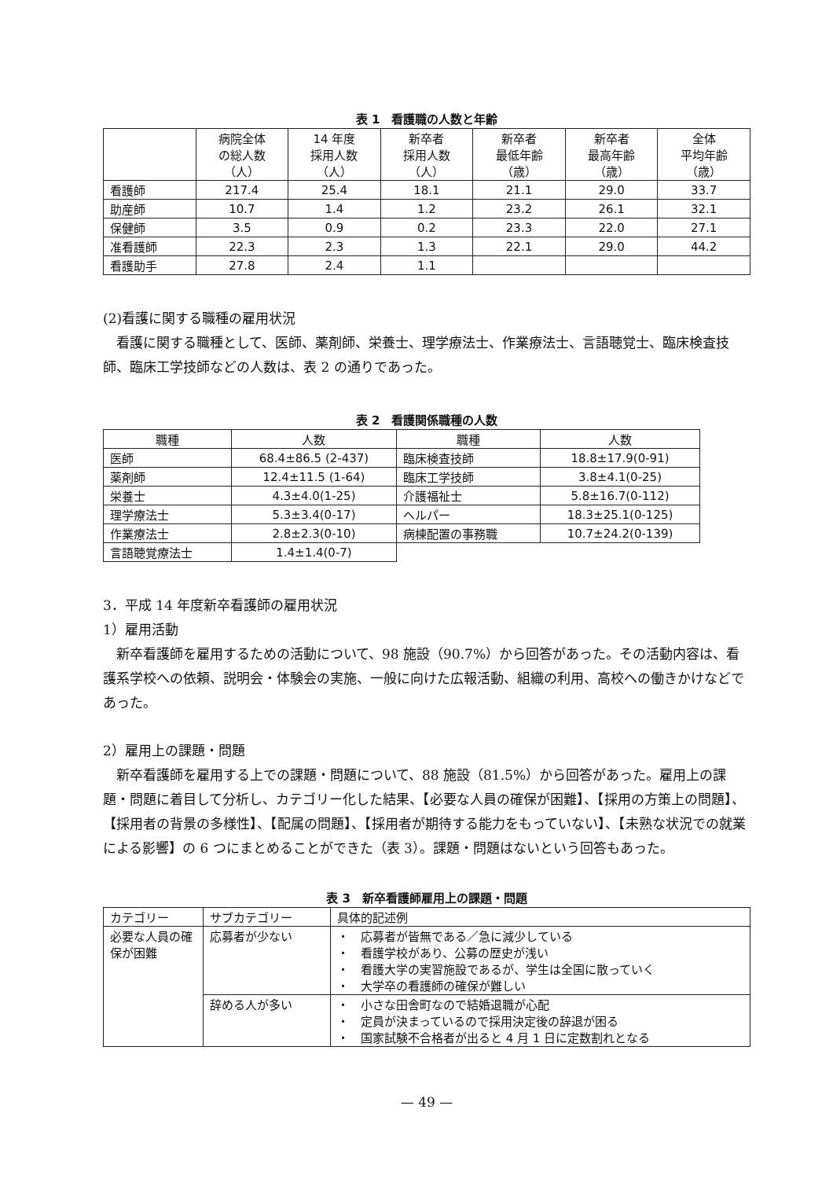表 1　看護職の人数と年齢
| | 病院全体 の総人数 （人） | 14 年度 採用人数 （人） | 新卒者 採用人数 （人） | 新卒者 最低年齢 （歳） | 新卒者 最高年齢 （歳） | 全体 平均年齢 （歳） |
| --- | --- | --- | --- | --- | --- | --- |
| 看護師 | 217.4 | 25.4 | 18.1 | 21.1 | 29.0 | 33.7 |
| 助産師 | 10.7 | 1.4 | 1.2 | 23.2 | 26.1 | 32.1 |
| 保健師 | 3.5 | 0.9 | 0.2 | 23.3 | 22.0 | 27.1 |
| 准看護師 | 22.3 | 2.3 | 1.3 | 22.1 | 29.0 | 44.2 |
| 看護助手 | 27.8 | 2.4 | 1.1 | | | |
(2)看護に関する職種の雇用状況
看護に関する職種として、医師、薬剤師、栄養士、理学療法士、作業療法士、言語聴覚士、臨床検査技師、臨床工学技師などの人数は、表 2 の通りであった。
表 2　看護関係職種の人数
| 職種 | 人数 | 職種 | 人数 |
| 医師 | 68.4±86.5 (2-437) | 臨床検査技師 | 18.8±17.9(0-91) |
| 薬剤師 | 12.4±11.5 (1-64) | 臨床工学技師 | 3.8±4.1(0-25) |
| 栄養士 | 4.3±4.0(1-25) | 介護福祉士 | 5.8±16.7(0-112) |
| 理学療法士 | 5.3±3.4(0-17) | ヘルパー | 18.3±25.1(0-125) |
| 作業療法士 | 2.8±2.3(0-10) | 病棟配置の事務職 | 10.7±24.2(0-139) |
| 言語聴覚療法士 | 1.4±1.4(0-7) | | |
3．平成 14 年度新卒看護師の雇用状況
1）雇用活動
新卒看護師を雇用するための活動について、98 施設（90.7%）から回答があった。その活動内容は、看護系学校への依頼、説明会・体験会の実施、一般に向けた広報活動、組織の利用、高校への働きかけなどであった。
2）雇用上の課題・問題
新卒看護師を雇用する上での課題・問題について、88 施設（81.5%）から回答があった。雇用上の課題・問題に着目して分析し、カテゴリー化した結果、【必要な人員の確保が困難】、【採用の方策上の問題】、【採用者の背景の多様性】、【配属の問題】、【採用者が期待する能力をもっていない】、【未熟な状況での就業による影響】の 6 つにまとめることができた（表 3）。課題・問題はないという回答もあった。
表 3　新卒看護師雇用上の課題・問題
| カテゴリー | サブカテゴリー | 具体的記述例 |
| 必要な人員の確保が困難 | 応募者が少ない | ・ 応募者が皆無である／急に減少している ・ 看護学校があり、公募の歴史が浅い ・ 看護大学の実習施設であるが、学生は全国に散っていく ・ 大学卒の看護師の確保が難しい |
| | 辞める人が多い | ・ 小さな田舎町なので結婚退職が心配 ・ 定員が決まっているので採用決定後の辞退が困る ・ 国家試験不合格者が出ると 4 月 1 日に定数割れとなる |
— 49 —